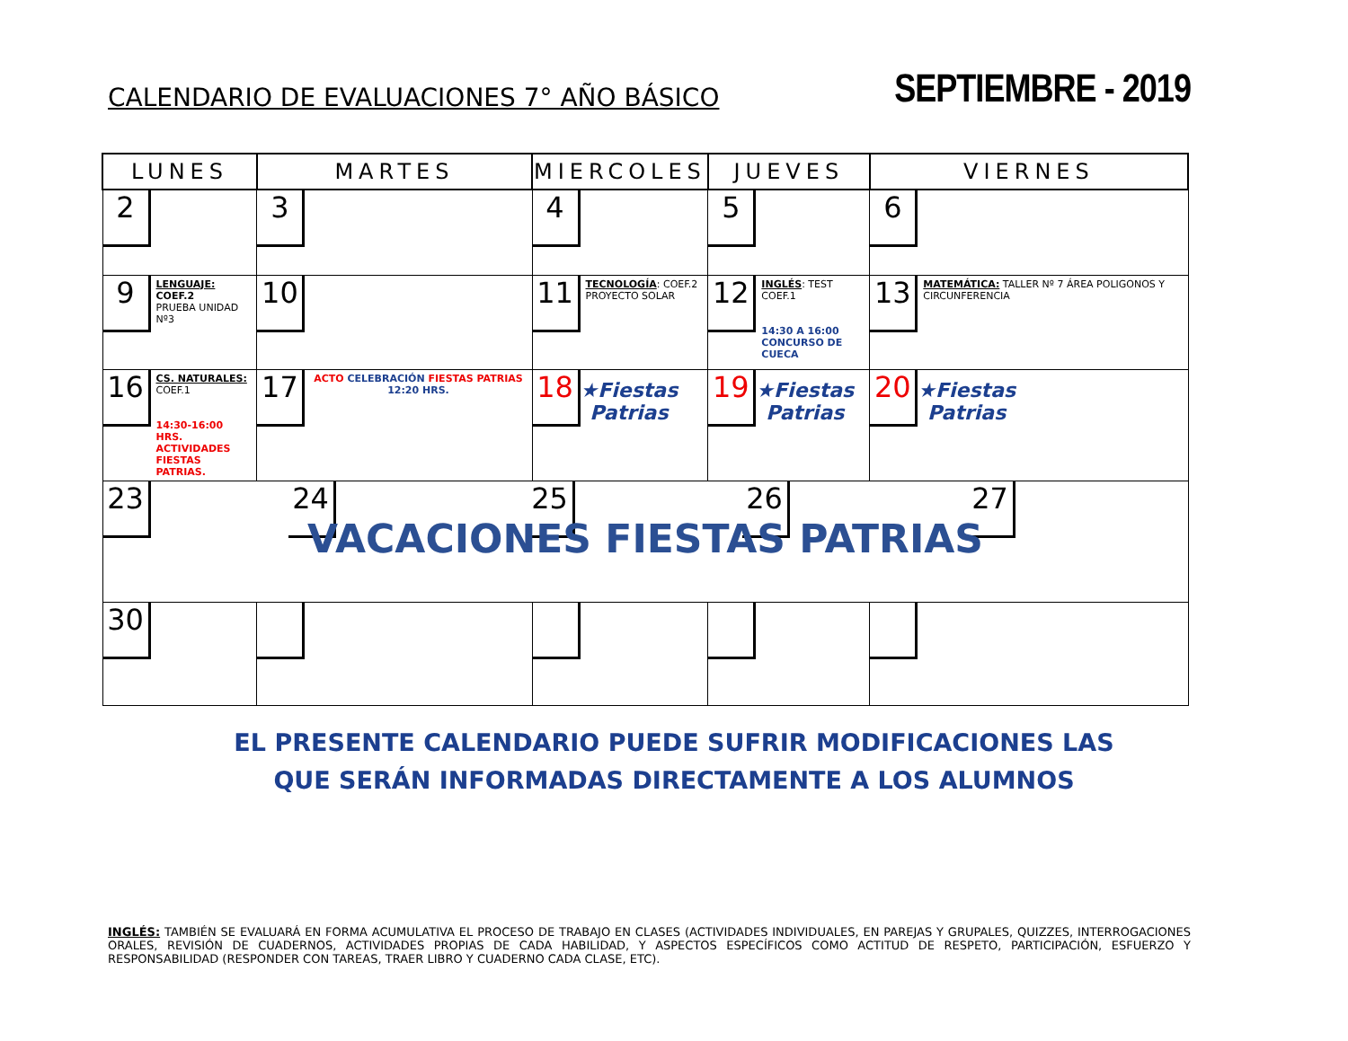CALENDARIO DE EVALUACIONES 7° AÑO BÁSICO
SEPTIEMBRE - 2019
| LUNES | MARTES | MIERCOLES | JUEVES | VIERNES |
| --- | --- | --- | --- | --- |
| 2 | 3 | 4 | 5 | 6 |
| 9 LENGUAJE: COEF.2 PRUEBA UNIDAD Nº3 | 10 | 11 TECNOLOGÍA : COEF.2 PROYECTO SOLAR | 12 INGLÉS : TEST COEF.1 14:30 A 16:00 CONCURSO DE CUECA | 13 MATEMÁTICA: TALLER Nº 7 ÁREA POLIGONOS Y CIRCUNFERENCIA |
| 16 CS. NATURALES: COEF.1 14:30-16:00 HRS. ACTIVIDADES FIESTAS PATRIAS. | 17 ACTO CELEBRACIÓN FIESTAS PATRIAS 12:20 HRS. | 18 ★Fiestas Patrias | 19 ★Fiestas Patrias | 20 ★Fiestas Patrias |
| 23 24 25 26 27 VACACIONES FIESTAS PATRIAS | | | | |
| 30 | | | | |
EL PRESENTE CALENDARIO PUEDE SUFRIR MODIFICACIONES LAS
QUE SERÁN INFORMADAS DIRECTAMENTE A LOS ALUMNOS
INGLÉS: TAMBIÉN SE EVALUARÁ EN FORMA ACUMULATIVA EL PROCESO DE TRABAJO EN CLASES (ACTIVIDADES INDIVIDUALES, EN PAREJAS Y GRUPALES, QUIZZES, INTERROGACIONES ORALES, REVISIÓN DE CUADERNOS, ACTIVIDADES PROPIAS DE CADA HABILIDAD, Y ASPECTOS ESPECÍFICOS COMO ACTITUD DE RESPETO, PARTICIPACIÓN, ESFUERZO Y RESPONSABILIDAD (RESPONDER CON TAREAS, TRAER LIBRO Y CUADERNO CADA CLASE, ETC).